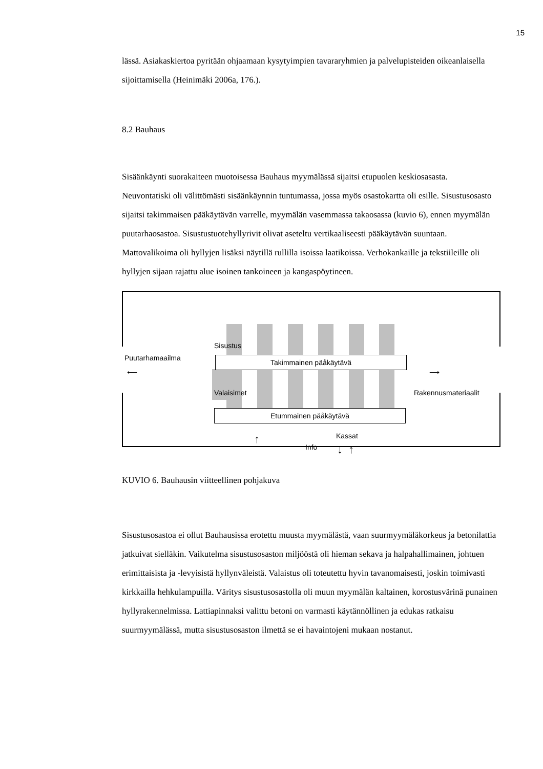15
lässä. Asiakaskiertoa pyritään ohjaamaan kysytyimpien tavararyhmien ja palvelupisteiden oikeanlaisella sijoittamisella (Heinimäki 2006a, 176.).
8.2 Bauhaus
Sisäänkäynti suorakaiteen muotoisessa Bauhaus myymälässä sijaitsi etupuolen keskiosasasta. Neuvontatiski oli välittömästi sisäänkäynnin tuntumassa, jossa myös osastokartta oli esille. Sisustusosasto sijaitsi takimmaisen pääkäytävän varrelle, myymälän vasemmassa takaosassa (kuvio 6), ennen myymälän puutarhaosastoa. Sisustustuotehyllyrivit olivat aseteltu vertikaaliseesti pääkäytävän suuntaan. Mattovalikoima oli hyllyjen lisäksi näytillä rullilla isoissa laatikoissa. Verhokankaille ja tekstiileille oli hyllyjen sijaan rajattu alue isoinen tankoineen ja kangaspöytineen.
Sisustus
Puutarhamaailma
Takimmainen päåkäytävä
Valaisimet Rakennusmateriaalit
⟵ ⟶
Etummainen päåkäytävä
Kassat
Info ↑
↓ ↑
KUVIO 6. Bauhausin viitteellinen pohjakuva
Sisustusosastoa ei ollut Bauhausissa erotettu muusta myymälästä, vaan suurmyymäläkorkeus ja betonilattia jatkuivat sielläkin. Vaikutelma sisustusosaston miljööstä oli hieman sekava ja halpahallimainen, johtuen erimittaisista ja -levyisistä hyllynväleistä. Valaistus oli toteutettu hyvin tavanomaisesti, joskin toimivasti kirkkailla hehkulampuilla. Väritys sisustusosastolla oli muun myymälän kaltainen, korostusvärinä punainen hyllyrakennelmissa. Lattiapinnaksi valittu betoni on varmasti käytännöllinen ja edukas ratkaisu suurmyymälässä, mutta sisustusosaston ilmettä se ei havaintojeni mukaan nostanut.